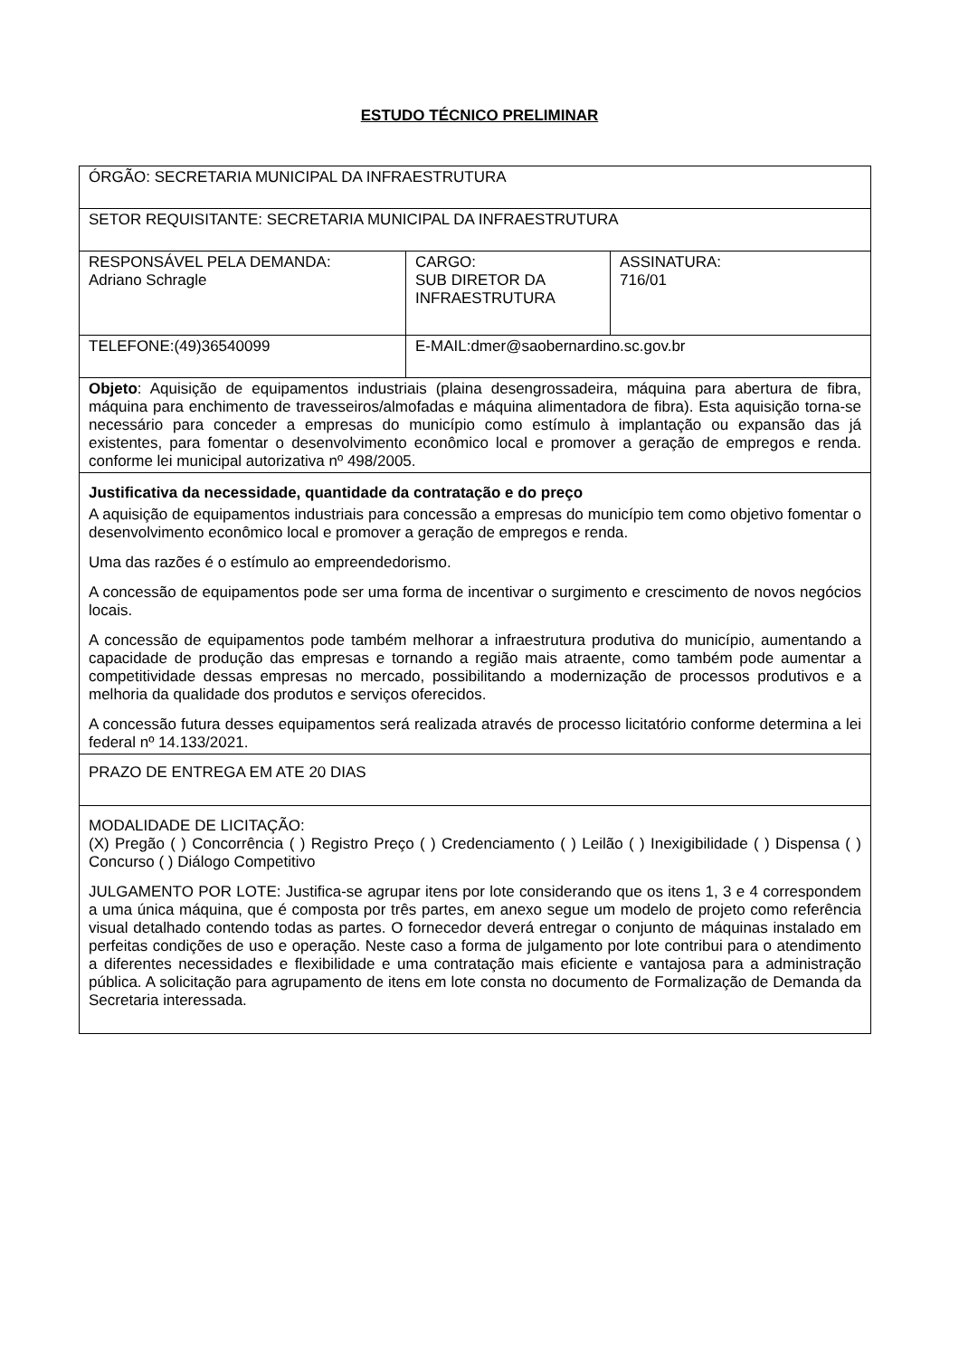ESTUDO TÉCNICO PRELIMINAR
| ÓRGÃO: SECRETARIA MUNICIPAL DA INFRAESTRUTURA | | |
| SETOR REQUISITANTE: SECRETARIA MUNICIPAL DA INFRAESTRUTURA | | |
| RESPONSÁVEL PELA DEMANDA: Adriano Schragle | CARGO: SUB DIRETOR DA INFRAESTRUTURA | ASSINATURA: 716/01 |
| TELEFONE:(49)36540099 | E-MAIL:dmer@saobernardino.sc.gov.br | |
| Objeto : Aquisição de equipamentos industriais (plaina desengrossadeira, máquina para abertura de fibra, máquina para enchimento de travesseiros/almofadas e máquina alimentadora de fibra). Esta aquisição torna-se necessário para conceder a empresas do município como estímulo à implantação ou expansão das já existentes, para fomentar o desenvolvimento econômico local e promover a geração de empregos e renda. conforme lei municipal autorizativa nº 498/2005. | | |
| Justificativa da necessidade, quantidade da contratação e do preço A aquisição de equipamentos industriais para concessão a empresas do município tem como objetivo fomentar o desenvolvimento econômico local e promover a geração de empregos e renda. Uma das razões é o estímulo ao empreendedorismo. A concessão de equipamentos pode ser uma forma de incentivar o surgimento e crescimento de novos negócios locais. A concessão de equipamentos pode também melhorar a infraestrutura produtiva do município, aumentando a capacidade de produção das empresas e tornando a região mais atraente, como também pode aumentar a competitividade dessas empresas no mercado, possibilitando a modernização de processos produtivos e a melhoria da qualidade dos produtos e serviços oferecidos. A concessão futura desses equipamentos será realizada através de processo licitatório conforme determina a lei federal nº 14.133/2021. | | |
| PRAZO DE ENTREGA EM ATE 20 DIAS | | |
| MODALIDADE DE LICITAÇÃO: (X) Pregão ( ) Concorrência ( ) Registro Preço ( ) Credenciamento ( ) Leilão ( ) Inexigibilidade ( ) Dispensa ( ) Concurso ( ) Diálogo Competitivo JULGAMENTO POR LOTE: Justifica-se agrupar itens por lote considerando que os itens 1, 3 e 4 correspondem a uma única máquina, que é composta por três partes, em anexo segue um modelo de projeto como referência visual detalhado contendo todas as partes. O fornecedor deverá entregar o conjunto de máquinas instalado em perfeitas condições de uso e operação. Neste caso a forma de julgamento por lote contribui para o atendimento a diferentes necessidades e flexibilidade e uma contratação mais eficiente e vantajosa para a administração pública. A solicitação para agrupamento de itens em lote consta no documento de Formalização de Demanda da Secretaria interessada. | | |